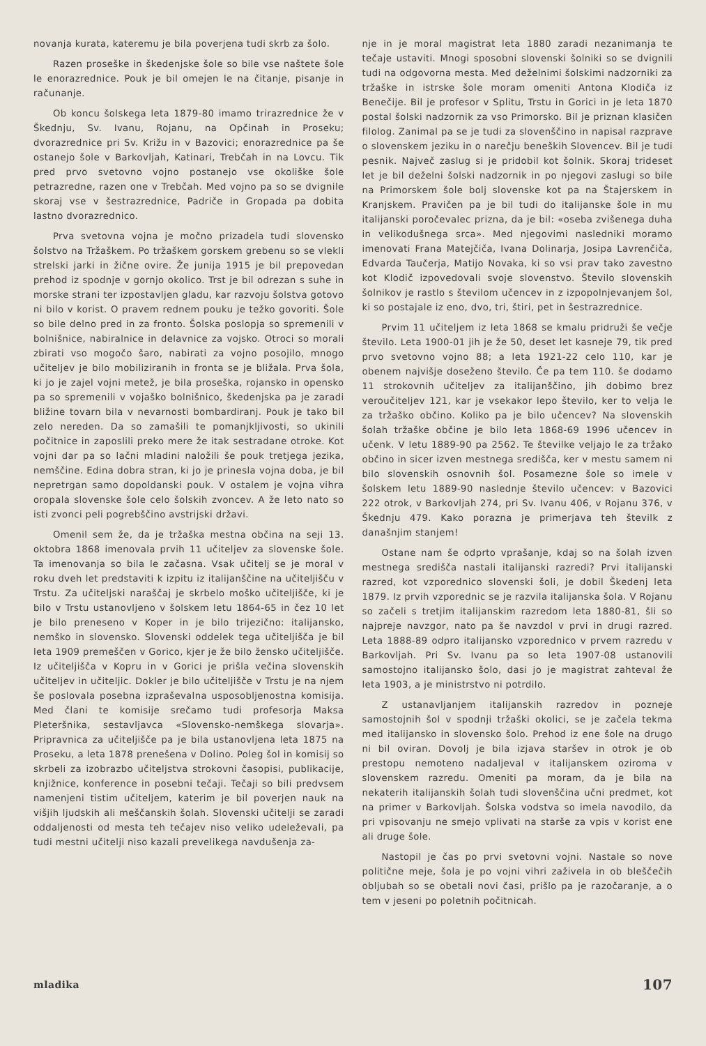novanja kurata, kateremu je bila poverjena tudi skrb za šolo.
Razen proseške in škedenjske šole so bile vse naštete šole le enorazrednice. Pouk je bil omejen le na čitanje, pisanje in računanje.
Ob koncu šolskega leta 1879-80 imamo trirazrednice že v Škednju, Sv. Ivanu, Rojanu, na Opčinah in Proseku; dvorazrednice pri Sv. Križu in v Bazovici; enorazrednice pa še ostanejo šole v Barkovljah, Katinari, Trebčah in na Lovcu. Tik pred prvo svetovno vojno postanejo vse okoliške šole petrazredne, razen one v Trebčah. Med vojno pa so se dvignile skoraj vse v šestrazrednice, Padriče in Gropada pa dobita lastno dvorazrednico.
Prva svetovna vojna je močno prizadela tudi slovensko šolstvo na Tržaškem. Po tržaškem gorskem grebenu so se vlekli strelski jarki in žične ovire. Že junija 1915 je bil prepovedan prehod iz spodnje v gornjo okolico. Trst je bil odrezan s suhe in morske strani ter izpostavljen gladu, kar razvoju šolstva gotovo ni bilo v korist. O pravem rednem pouku je težko govoriti. Šole so bile delno pred in za fronto. Šolska poslopja so spremenili v bolnišnice, nabiralnice in delavnice za vojsko. Otroci so morali zbirati vso mogočo šaro, nabirati za vojno posojilo, mnogo učiteljev je bilo mobiliziranih in fronta se je bližala. Prva šola, ki jo je zajel vojni metež, je bila proseška, rojansko in opensko pa so spremenili v vojaško bolnišnico, škedenjska pa je zaradi bližine tovarn bila v nevarnosti bombardiranj. Pouk je tako bil zelo nereden. Da so zamašili te pomanjkljivosti, so ukinili počitnice in zaposlili preko mere že itak sestradane otroke. Kot vojni dar pa so lačni mladini naložili še pouk tretjega jezika, nemščine. Edina dobra stran, ki jo je prinesla vojna doba, je bil nepretrgan samo dopoldanski pouk. V ostalem je vojna vihra oropala slovenske šole celo šolskih zvoncev. A že leto nato so isti zvonci peli pogrebščino avstrijski državi.
Omenil sem že, da je tržaška mestna občina na seji 13. oktobra 1868 imenovala prvih 11 učiteljev za slovenske šole. Ta imenovanja so bila le začasna. Vsak učitelj se je moral v roku dveh let predstaviti k izpitu iz italijanščine na učiteljišču v Trstu. Za učiteljski naraščaj je skrbelo moško učiteljišče, ki je bilo v Trstu ustanovljeno v šolskem letu 1864-65 in čez 10 let je bilo preneseno v Koper in je bilo trijezično: italijansko, nemško in slovensko. Slovenski oddelek tega učiteljišča je bil leta 1909 premeščen v Gorico, kjer je že bilo žensko učiteljišče. Iz učiteljišča v Kopru in v Gorici je prišla večina slovenskih učiteljev in učiteljic. Dokler je bilo učiteljišče v Trstu je na njem še poslovala posebna izpraševalna usposobljenostna komisija. Med člani te komisije srečamo tudi profesorja Maksa Pleteršnika, sestavljavca «Slovensko-nemškega slovarja». Pripravnica za učiteljišče pa je bila ustanovljena leta 1875 na Proseku, a leta 1878 prenešena v Dolino. Poleg šol in komisij so skrbeli za izobrazbo učiteljstva strokovni časopisi, publikacije, knjižnice, konference in posebni tečaji. Tečaji so bili predvsem namenjeni tistim učiteljem, katerim je bil poverjen nauk na višjih ljudskih ali meščanskih šolah. Slovenski učitelji se zaradi oddaljenosti od mesta teh tečajev niso veliko udeleževali, pa tudi mestni učitelji niso kazali prevelikega navdušenja za-
nje in je moral magistrat leta 1880 zaradi nezanimanja te tečaje ustaviti. Mnogi sposobni slovenski šolniki so se dvignili tudi na odgovorna mesta. Med deželnimi šolskimi nadzorniki za tržaške in istrske šole moram omeniti Antona Klodiča iz Benečije. Bil je profesor v Splitu, Trstu in Gorici in je leta 1870 postal šolski nadzornik za vso Primorsko. Bil je priznan klasičen filolog. Zanimal pa se je tudi za slovenščino in napisal razprave o slovenskem jeziku in o narečju beneških Slovencev. Bil je tudi pesnik. Največ zaslug si je pridobil kot šolnik. Skoraj trideset let je bil deželni šolski nadzornik in po njegovi zaslugi so bile na Primorskem šole bolj slovenske kot pa na Štajerskem in Kranjskem. Pravičen pa je bil tudi do italijanske šole in mu italijanski poročevalec prizna, da je bil: «oseba zvišenega duha in velikodušnega srca». Med njegovimi nasledniki moramo imenovati Frana Matejčiča, Ivana Dolinarja, Josipa Lavrenčiča, Edvarda Taučerja, Matijo Novaka, ki so vsi prav tako zavestno kot Klodič izpovedovali svoje slovenstvo. Število slovenskih šolnikov je rastlo s številom učencev in z izpopolnjevanjem šol, ki so postajale iz eno, dvo, tri, štiri, pet in šestrazrednice.
Prvim 11 učiteljem iz leta 1868 se kmalu pridruži še večje število. Leta 1900-01 jih je že 50, deset let kasneje 79, tik pred prvo svetovno vojno 88; a leta 1921-22 celo 110, kar je obenem najvišje doseženo število. Če pa tem 110. še dodamo 11 strokovnih učiteljev za italijanščino, jih dobimo brez veroučiteljev 121, kar je vsekakor lepo število, ker to velja le za tržaško občino. Koliko pa je bilo učencev? Na slovenskih šolah tržaške občine je bilo leta 1868-69 1996 učencev in učenk. V letu 1889-90 pa 2562. Te številke veljajo le za tržako občino in sicer izven mestnega središča, ker v mestu samem ni bilo slovenskih osnovnih šol. Posamezne šole so imele v šolskem letu 1889-90 naslednje število učencev: v Bazovici 222 otrok, v Barkovljah 274, pri Sv. Ivanu 406, v Rojanu 376, v Škednju 479. Kako porazna je primerjava teh številk z današnjim stanjem!
Ostane nam še odprto vprašanje, kdaj so na šolah izven mestnega središča nastali italijanski razredi? Prvi italijanski razred, kot vzporednico slovenski šoli, je dobil Škedenj leta 1879. Iz prvih vzporednic se je razvila italijanska šola. V Rojanu so začeli s tretjim italijanskim razredom leta 1880-81, šli so najpreje navzgor, nato pa še navzdol v prvi in drugi razred. Leta 1888-89 odpro italijansko vzporednico v prvem razredu v Barkovljah. Pri Sv. Ivanu pa so leta 1907-08 ustanovili samostojno italijansko šolo, dasi jo je magistrat zahteval že leta 1903, a je ministrstvo ni potrdilo.
Z ustanavljanjem italijanskih razredov in pozneje samostojnih šol v spodnji tržaški okolici, se je začela tekma med italijansko in slovensko šolo. Prehod iz ene šole na drugo ni bil oviran. Dovolj je bila izjava staršev in otrok je ob prestopu nemoteno nadaljeval v italijanskem oziroma v slovenskem razredu. Omeniti pa moram, da je bila na nekaterih italijanskih šolah tudi slovenščina učni predmet, kot na primer v Barkovljah. Šolska vodstva so imela navodilo, da pri vpisovanju ne smejo vplivati na starše za vpis v korist ene ali druge šole.
Nastopil je čas po prvi svetovni vojni. Nastale so nove politične meje, šola je po vojni vihri zaživela in ob bleščečih obljubah so se obetali novi časi, prišlo pa je razočaranje, a o tem v jeseni po poletnih počitnicah.
mladika 107